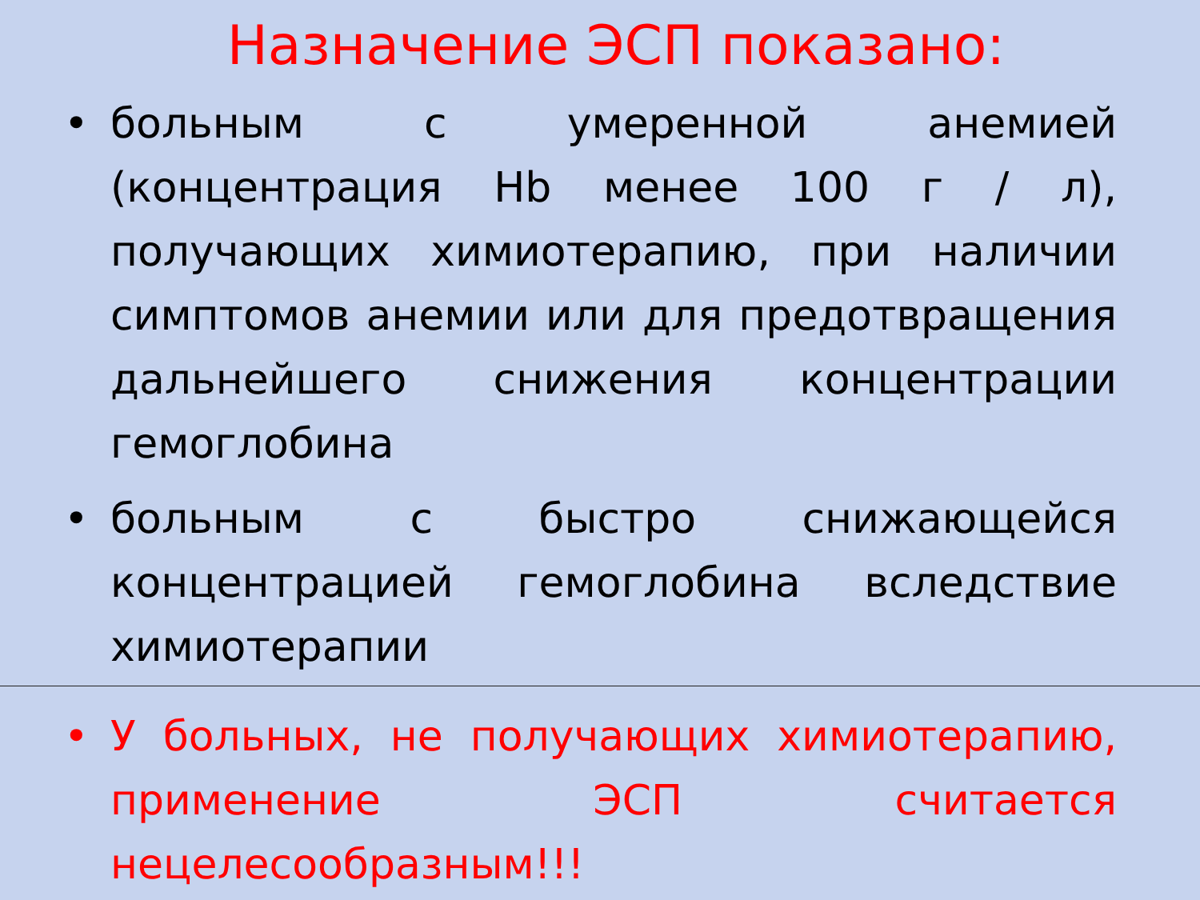Назначение ЭСП показано:
• больным с умеренной анемией (концентрация Hb менее 100 г / л), получающих химиотерапию, при наличии симптомов анемии или для предотвращения дальнейшего снижения концентрации гемоглобина
• больным с быстро снижающейся концентрацией гемоглобина вследствие химиотерапии
• У больных, не получающих химиотерапию, применение ЭСП считается нецелесообразным!!!